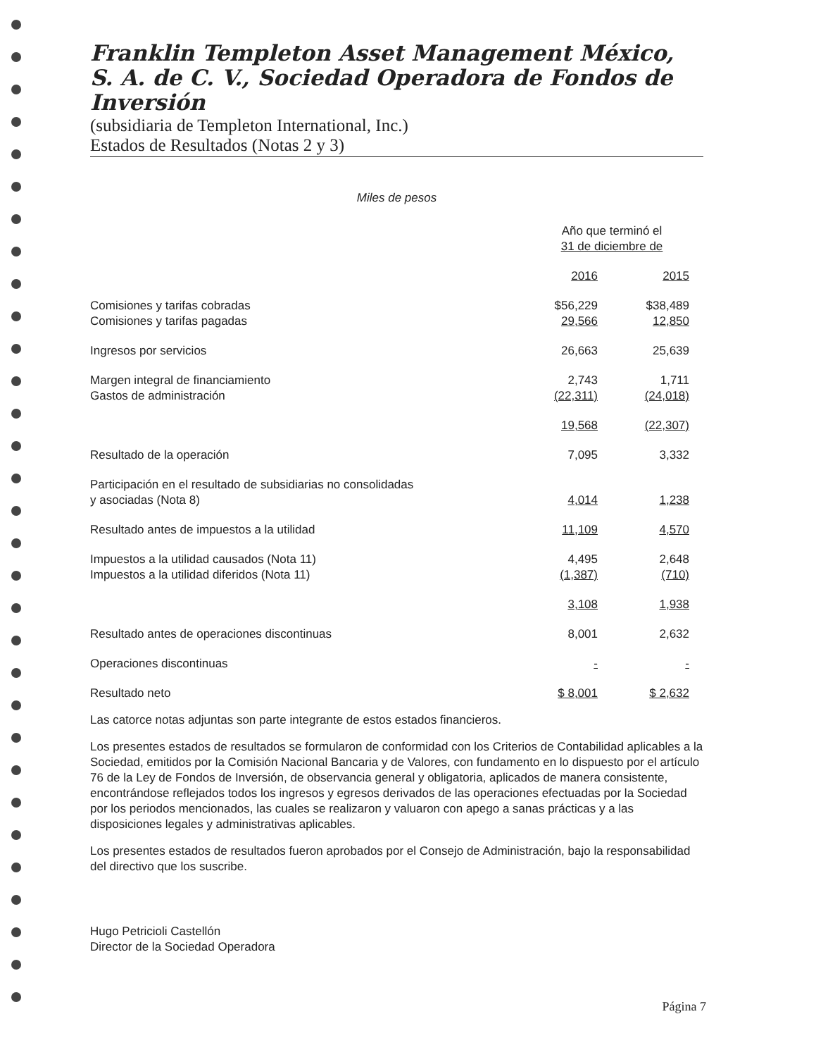Franklin Templeton Asset Management México, S. A. de C. V., Sociedad Operadora de Fondos de Inversión
(subsidiaria de Templeton International, Inc.)
Estados de Resultados (Notas 2 y 3)
Miles de pesos
| | Año que terminó el 31 de diciembre de | |
| | 2016 | 2015 |
| Comisiones y tarifas cobradas | $56,229 | $38,489 |
| Comisiones y tarifas pagadas | 29,566 | 12,850 |
| Ingresos por servicios | 26,663 | 25,639 |
| Margen integral de financiamiento | 2,743 | 1,711 |
| Gastos de administración | (22,311) | (24,018) |
| | 19,568 | (22,307) |
| Resultado de la operación | 7,095 | 3,332 |
| Participación en el resultado de subsidiarias no consolidadas y asociadas (Nota 8) | 4,014 | 1,238 |
| Resultado antes de impuestos a la utilidad | 11,109 | 4,570 |
| Impuestos a la utilidad causados (Nota 11) | 4,495 | 2,648 |
| Impuestos a la utilidad diferidos (Nota 11) | (1,387) | (710) |
| | 3,108 | 1,938 |
| Resultado antes de operaciones discontinuas | 8,001 | 2,632 |
| Operaciones discontinuas | - | - |
| Resultado neto | $ 8,001 | $ 2,632 |
Las catorce notas adjuntas son parte integrante de estos estados financieros.
Los presentes estados de resultados se formularon de conformidad con los Criterios de Contabilidad aplicables a la Sociedad, emitidos por la Comisión Nacional Bancaria y de Valores, con fundamento en lo dispuesto por el artículo 76 de la Ley de Fondos de Inversión, de observancia general y obligatoria, aplicados de manera consistente, encontrándose reflejados todos los ingresos y egresos derivados de las operaciones efectuadas por la Sociedad por los periodos mencionados, las cuales se realizaron y valuaron con apego a sanas prácticas y a las disposiciones legales y administrativas aplicables.
Los presentes estados de resultados fueron aprobados por el Consejo de Administración, bajo la responsabilidad del directivo que los suscribe.
Hugo Petricioli Castellón
Director de la Sociedad Operadora
Página 7